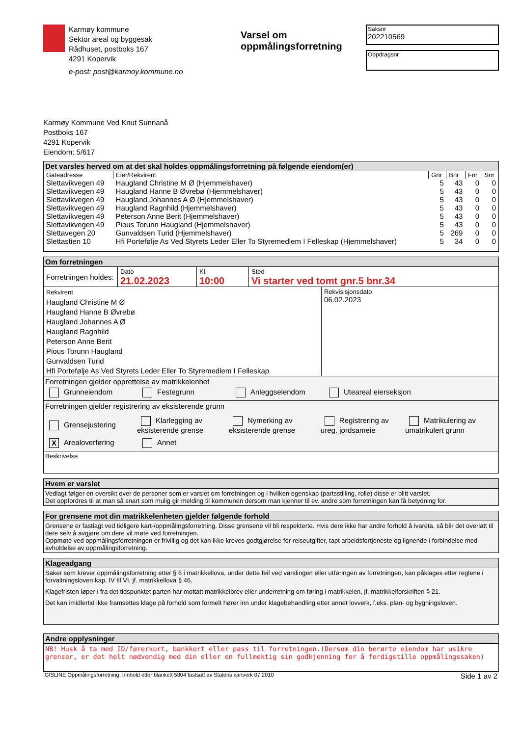Karmøy kommune
Sektor areal og byggesak
Rådhuset, postboks 167
4291 Kopervik
e-post: post@karmoy.kommune.no
Varsel om oppmålingsforretning
Saksnr
202210569
Oppdragsnr
Karmøy Kommune Ved Knut Sunnanå
Postboks 167
4291 Kopervik
Eiendom: 5/617
Det varsles herved om at det skal holdes oppmålingsforretning på følgende eiendom(er)
| Gateadresse | Eier/Rekvirent | Gnr | Bnr | Fnr | Snr |
| --- | --- | --- | --- | --- | --- |
| Slettavikvegen 49 | Haugland Christine M Ø (Hjemmelshaver) | 5 | 43 | 0 | 0 |
| Slettavikvegen 49 | Haugland Hanne B Øvrebø (Hjemmelshaver) | 5 | 43 | 0 | 0 |
| Slettavikvegen 49 | Haugland Johannes A Ø (Hjemmelshaver) | 5 | 43 | 0 | 0 |
| Slettavikvegen 49 | Haugland Ragnhild (Hjemmelshaver) | 5 | 43 | 0 | 0 |
| Slettavikvegen 49 | Peterson Anne Berit (Hjemmelshaver) | 5 | 43 | 0 | 0 |
| Slettavikvegen 49 | Pious Torunn Haugland (Hjemmelshaver) | 5 | 43 | 0 | 0 |
| Slettavegen 20 | Gunvaldsen Turid (Hjemmelshaver) | 5 | 269 | 0 | 0 |
| Slettastien 10 | Hfi Portefølje As Ved Styrets Leder Eller To Styremedlem I Felleskap (Hjemmelshaver) | 5 | 34 | 0 | 0 |
Om forretningen
| Forretningen holdes: | Dato 21.02.2023 | Kl. 10:00 | Sted Vi starter ved tomt gnr.5 bnr.34 |
| Rekvirent Haugland Christine M Ø Haugland Hanne B Øvrebø Haugland Johannes A Ø Haugland Ragnhild Peterson Anne Berit Pious Torunn Haugland Gunvaldsen Turid Hfi Portefølje As Ved Styrets Leder Eller To Styremedlem I Felleskap | Rekvisisjonsdato 06.02.2023 |
Forretningen gjelder opprettelse av matrikkelenhet
Grunneiendom Festegrunn Anleggseiendom Uteareal eierseksjon
Forretningen gjelder registrering av eksisterende grunn
Grensejustering
Klarlegging av eksisterende grense
Nymerking av eksisterende grense
Registrering av ureg. jordsameie
Matrikulering av umatrikulert grunn
X Arealoverføring Annet
Beskrivelse
Hvem er varslet
Vedlagt følger en oversikt over de personer som er varslet om forretningen og i hvilken egenskap (partsstilling, rolle) disse er blitt varslet.
Det oppfordres til at man så snart som mulig gir melding til kommunen dersom man kjenner til ev. andre som forretningen kan få betydning for.
For grensene mot din matrikkelenheten gjelder følgende forhold
Grensene er fastlagt ved tidligere kart-/oppmålingsforretning. Disse grensene vil bli respekterte. Hvis dere ikke har andre forhold å ivareta, så blir det overlatt til dere selv å avgjøre om dere vil møte ved forretningen.
Oppmøte ved oppmålingsforretningen er frivillig og det kan ikke kreves godtgjørelse for reiseutgifter, tapt arbeidsfortjeneste og lignende i forbindelse med avholdelse av oppmålingsforretning.
Klageadgang
Saker som krever oppmålingsforretning etter § 6 i matrikkellova, under dette feil ved varslingen eller utføringen av forretningen, kan påklages etter reglene i forvaltningsloven kap. IV til VI, jf. matrikkellova § 46.
Klagefristen løper i fra det tidspunktet parten har mottatt matrikkelbrev eller underretning om føring i matrikkelen, jf. matrikkelforskriften § 21.
Det kan imidlertid ikke framsettes klage på forhold som formelt hører inn under klagebehandling etter annet lovverk, f.eks. plan- og bygningsloven.
Andre opplysninger
NB! Husk å ta med ID/førerkort, bankkort eller pass til forretningen.(Dersom din berørte eiendom har usikre grenser, er det helt nødvendig med din eller en fullmektig sin godkjenning for å ferdigstille oppmålingssaken)
GISLINE Oppmålingsforretning. Innhold etter blankett 5804 fastsatt av Statens kartverk 07.2010 Side 1 av 2